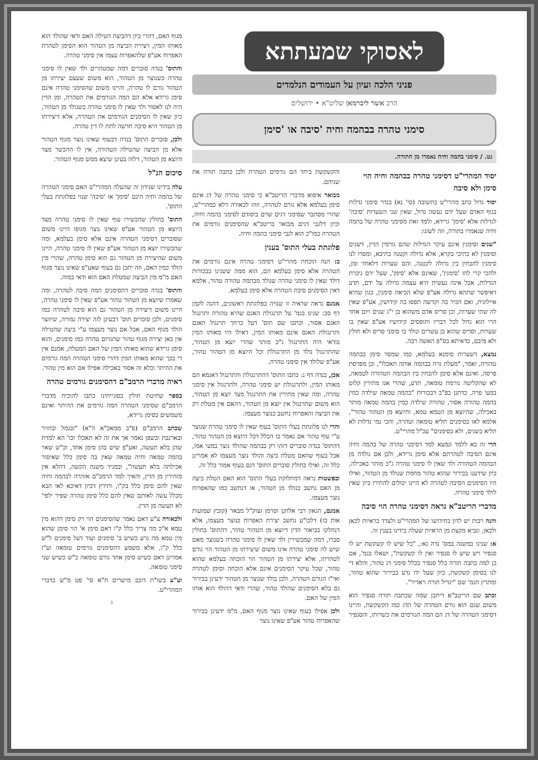לאסוקי שמעתתא
פניני הלכה ועיון על העמודים הנלמדים
הרב אשר ליברמאן שליט"א • ירושלים
סימני טהרה בבהמה וחיה 'סיבה או 'סימן
נט. / סימני בהמה וחיה נאמרו מן התורה.
יסוד המהרי"ט דסימני טהרה בבהמה וחיה הוי סימן ולא סיבה
יסוד גדול כתב מהרי"ט בתשובה (סי' נא) בגדר סימני גדלות בגוף האדם שעל ידם נעשה גדול, שאין שני השערות 'סיבה' לגדלות אלא 'סימן' גרידא, ולמד זאת מסימני טהרה של בהמה וחיה שנאמרו בתורה, וזה לשונו:
"שנים וסימנין אינם עיקר הגדלות שהם גורמין הדין, דשנים וסימנין לא כתיבי בקרא, אלא גדולה וקטנה כתיבא, ומסרו לנו סימנין להבחין בין גדולה לקטנה, והם שערות דלאחר זמן, ולהכי קרי להו 'סימנין', שאינם אלא 'סימן', שעל ידם ניכרת הגדלות, אבל אינה נעשית היא עצמה גדולה על ידם, תדע דאיפשר שתהא גדולה אע"פ שלא הביאה סימנין, כגון שהיא איילונית, ואם הכיר בה וקדשה תפסו בה קידושין, אע"פ שאין לה שתי שערות, וכן סריס אדם משהוא בן י"ג שנים ויום אחד הרי הוא גדול לכל דבריו ותופסים קידושיו אע"פ שאין בו שערות, וסריס שהוא בן עשרים ונולד בו סימני סריס ולא חולץ ולא מיבם, כדאיתא בס"פ האשה רבה.
נמצא, דשערות סימנא בעלמא, כמו שמסר סימן בבהמה טהורה, ואמר, "מעלת גרה בבהמה אותה תאכלו", וכן מפרסת פרסה, ואינם אלא סימן להבחין בין הבהמה הטהורה לטמאה, לא שהקליטה גורמת טומאה, תדע, שהרי אנו מתירין קלוט במעי פרה, כדתנן בפ"ב דבכורות "בהמה טמאה שילדה כמין בהמה טהורה אסור, טהורה שילדה כמין בהמה טמאה מותר באכילה, שהיוצא מן הטמא טמא, והיוצא מן הטהור טהור", אלמא לאו בסימנים תליא טומאה וטהרה, והכי נמי גדלות לא תליא בשנים, ולא בסימנים" עכ"ל מהרי"ט.
הרי זה בא ללמד ונמצא למד דסימני טהרה של בהמה וחיה אינם הסיבה לטהרתם אלא סימן גרידא, ולכן אם נולדה מן הבהמה הטהורה ולד שאין לו סימני טהרה ג"כ מותר באכילה, כיון שידענו בבירור שהוא טהור מחמת שנולד מן הטהור, ואילו היו הסימנים הסיבה לטהרה לא היינו יכולים להתירו כיון שאין לולד סימני טהרה.
מדברי הריטב"א נראה דסימני טהרה הוי סיבה
והנה רבות יש לדון בחידושו של המהרי"ט ולצדד בראיות לכאן ולכאן, ונביא מקצת מן הראיות שעלה בידינו בענין זה.
א: שנינו במשנה במס' נדה נא:, "כל שיש לו קשקשת יש לו סנפיר ויש שיש לו סנפיר ואין לו קשקשת", ושאלו בגמ', אם כן למה כתבה תורה כלל סנפיר בכלל סימני דג טהור, והלא די לנו בסימן קשקשת, כיון שעל ידו נדע בבירור שהוא טהור, ומתרץ הגמ' שם "יגדיל תורה ויאדיר".
וכתב שם הריטב"א דיתכן שמה שכתבה תורה סנפיר הוא משום שגם הוא גורם הטהרה של הדג כמו הקשקשת, והיינו דסימני הטהרה של דג הם המה הגורמים את כשרותו, והסנפיר והקשקשת ביחד הם גורמים הטהרה ולכן כתבה תורה את שניהם.
מבואר איפוא מדברי הריטב"א כי סימני טהרה של דג אינם סימן בעלמא אלא גורם לטהרה, וזהו לכאורה דלא כמהרי"ט, שהרי מסתבר שסימני דגים שוים ביסודם לסימני בהמה וחיה, וכיון דלגבי דגים מבואר בריטב"א שהסימנים גורמים את הטהרה כמו"כ הוא לגבי סימני בהמה וחיה.
פלוגתת בעלי התוס' בענין
ב: הנה הוכחת מהרי"ט דסימני טהרה אינם גורמים את הטהרה אלא סימן בעלמא הם, הוא ממה ששנינו בבכורות דולד שאין לו סימני טהרה שנולד מבהמה טהורה טהור, אלמא דאין הסימנים סיבת הטהרה אלא סימן בעלמא.
אמנם נראה שראיה זו שנויה בפלוגתת ראשונים, דהנה לקמן דף סב: שנינו בגמ' על תרנגולת האגם שהיא טהורה ותרנגול האגם אסור, וכתבו שם תוס' דעל כרחך תרנגול האגם ותרנגולת האגם אינם מאותו המין, דאילו היו מאותו המין בודאי היה התרנגול ג"כ מותר שהרי יוצא מן הטהור, שהתרנגול נולד מן התרנגולת וכל היוצא מן הטהור טהור, אע"פ שלולד אין סימני טהרה.
אכן, בנדה דף נ: כתבו התוס' דהתרנגולת והתרנגול דאגמא הם מאותו המין, ולתרנגולת יש סימני טהרה, ולתרנגול אין סימני טהרה, ומה שאין מתירין את התרנגול מצד יוצא מן הטהור, הוא משום שתרנגול אין יוצא מן הטהור, דהאם אין מטלת רק את הביצה והאפרוח נחשב כנוצר מעצמו.
והרי לנו פלוגתת בעלי התוס' בעוף שאין לו סימני טהרה שנוצר ע"י עוף טהור אם נאמר בו הכלל דכל היוצא מן הטהור טהור, דהתוס' בנדה סוברים דזהו רק בבהמה שהולד נוצר במעי אמו, אבל בעוף שהאם מטלת ביצה והולד נוצר מעצמו לא אמרינן כלל זה, ואילו בחולין סוברים התוס' דגם בעוף אמור כלל זה.
ובפשטות נראה דמחלוקת בעלי התוס' הוא האם הטלת ביצה מן האם נחשב כנולד מן הטהור, או דנחשב כמו שהאפרוח נוצר מעצמו.
אמנם, הגאון רבי אלחנן וסרמן זצוק"ל מבאר (קובץ שמועות אות כז) דלכו"ע נחשב יצירת האפרוח כנוצר מעצמו, אלא דנחלקו בביאור הדין דיוצא מן הטהור טהור, דהתוס' בחולין סברו, דמה שמכשירין ולד שאין לו סימני טהרה כשנוצר מאם שיש לה סימני טהרה אינו משום שיצירתו מן הטהור הוי גורם לטהרתו, אלא יצירתו מן הטהור הוי הוכחה בעלמא שהוא טהור, שכל עיקר הסימנים אינם אלא הוכחה וסימן לטהרה ואי"ז הגורם הטהרה, ולכן בולד שנוצר מן הטהור ידעינן בבירור גם בלא הסימנים שהולד טהור, שהרי ודאי דהולד הוא אותו המין של האם.
ולכן אפילו בעוף שאינו נוצר מגוף האם, מ"מ ידעינן בבירור שהאפרוח טהור אע"פ שאינו נוצר
מגוף האם, דהרי כיון דהביצה הטילה האם ודאי שהולד הוא מאותו המין, ויצירת הביצה מן הטהור הוא הסימן לטהרת האפרוח אע"פ שלהאפרוח עצמו אין סימני טהרה.
והתוס' בנדה סוברים דמה שמטהרים ולד שאין לו סימני טהרה כשנוצר מן הטהור, הוא משום שעצם יצירתו מן הטהור גורם לו טהרה, והיינו משום שהסימני טהרה אינם סימן גרידא אלא הם המה הגורמים את הטהרה, ומן הדין היה לנו לאסור ולד שאין לו סימני טהרה כשנולד מן הטהור, כיון שאין לו הסימנים הגורמים את הטהרה, אלא דיצירתו מן הטהור היא סיבה חדשה לתת לו דין טהרה.
ולכן, סוברים התוס' בנדה דבעוף שאינו נוצר מגוף הטהור אלא מן הביצה שהטילה הטהורה, אין לו ההכשר מצד היוצא מן הטהור, דלזה בעינן שיצא ממש מגוף הטהור.
סיכום הנ"ל
עלה בידינו שנידון זה שהעלה המהרי"ט האם סימני הטהרה של בהמה וחיה הינם 'סימן' או 'סיבה' שנוי בפלוגתת בעלי התוס'.
התוס' בחולין שהכשירו עוף שאין לו סימני טהרה מצד היוצא מן הטהור אע"פ שאינו נוצר מגופו היינו משום שסוברים דסימני הטהרה אינם אלא סימן בעלמא, ומה שהכשירו יוצא מן הטהור אע"פ שאין לו סימני טהרה, היינו משום שהיצירה מן הטהור גם הוא סימן טהרה, שהרי מין הולד כמין האם, וזה יתכן גם בעוף שאע"פ שאינו נוצר מגוף האם מ"מ מין הביצה שמטלת האם הוא ודאי כמוה.
והתוס' בנדה סוברים דהסימנים המה סיבה לטהרה, ומה שאמרו שיוצא מן הטהור טהור אע"פ שאין לו סימני טהרה, היינו משום דיצירה מן הטהור גם הוא סיבה לטהרה כמו סימנים, ולכן סוברים תוס' דבעינן לזה יצירה גמורה, שיווצר הולד מגוף האם, אבל אם נוצר מעצמו ע"י ביצה שהטילה אין כאן יצירה מגוף טהור שתגרום טהרה כמו סימנים, והוא סימן גרידא שהוא מאותו המין של האם המטלת, אמנם אין די בכך שהוא מאותו המין דהרי סימני הטהרה המה גורמים את ההיתר ובלא זה אסור באכילה אפילו אם הוא מין טהור.
ראיה מדברי הרמב"ם דהסימנים גורמים טהרה
בספר שחיטת חולין בסוגייתינו כתבו להוכיח מדברי הרמב"ם שסימני הטהרה המה גורמים את ההיתר ואינם משמשים כסימן גרידא,
שכתב הרמב"ם (פ"ב ממאכ"א ה"א) "ובגמל ובחזיר ובארנבת ובשפן נאמר אך את זה לא תאכלו וכו' הא למדת שהן בלא תעשה, ואע"פ שיש בהן סימן אחד, וכ"ש שאר בהמה טמאה וחיה טמאה שאין בה סימן כלל שאיסור אכילתה בלא תעשה", ובמגיד משנה הקשה, דהלא אין מזהירין מן הדין, והאיך למד הרמב"ם אזהרה לבהמה וחיה שאין להם סימן כלל בק"ו, ותירץ דכיון דאיכא לאו הבא מכלל עשה לאותם שאין להם כלל סימן טהרה שפיר ילפי' לא תעשה מן הדין.
ולכאורה צ"ע דאם נאמר שהסימנים הוי רק סימן דהוא מין טמא א"כ מה צריך כלל ק"ו דאם סימן א' הוי סימן שהוא מין טמא מה גרע כשיש ב' סימנים ועוד דעל סימנים ל"ש כלל ק"ו, אלא משמע דהסימנים גורמים טומאה וע"ז אמרינן דאם כשיש סימן אחד גורם טומאה כ"ש כשיש שני סימני טומאה.
וע"ע בשו"ת דובב מישרים ח"א סי' פט מ"ש בדברי המהרי"ט.
ג